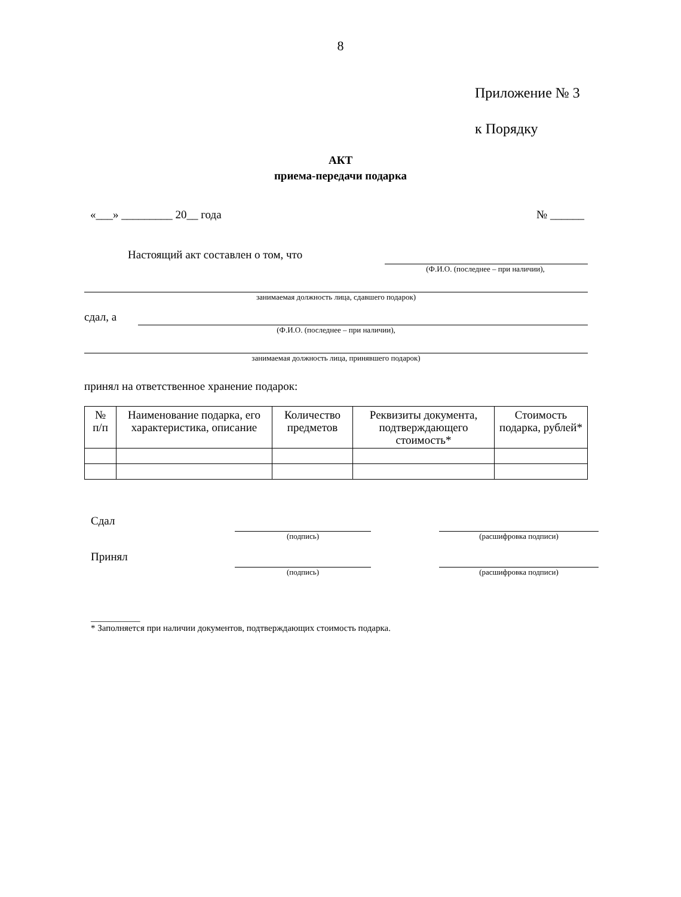8
Приложение № 3
к Порядку
АКТ
приема-передачи подарка
«___» _________ 20__ года № ______
Настоящий акт составлен о том, что
(Ф.И.О. (последнее – при наличии),
занимаемая должность лица, сдавшего подарок)
сдал, а
(Ф.И.О. (последнее – при наличии),
занимаемая должность лица, принявшего подарок)
принял на ответственное хранение подарок:
| № п/п | Наименование подарка, его характеристика, описание | Количество предметов | Реквизиты документа, подтверждающего стоимость* | Стоимость подарка, рублей* |
| --- | --- | --- | --- | --- |
Сдал (подпись) (расшифровка подписи)
Принял (подпись) (расшифровка подписи)
___________
* Заполняется при наличии документов, подтверждающих стоимость подарка.